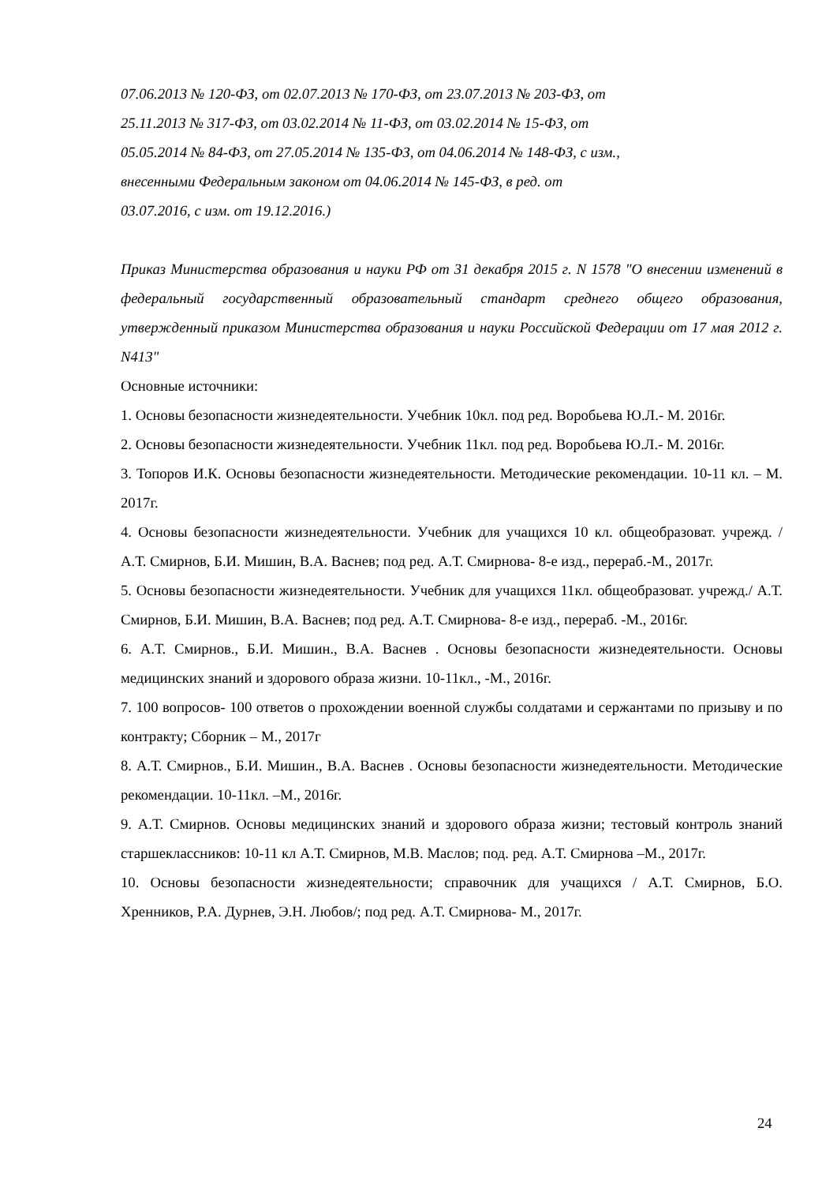07.06.2013 № 120-ФЗ, от 02.07.2013 № 170-ФЗ, от 23.07.2013 № 203-ФЗ, от
25.11.2013 № 317-ФЗ, от 03.02.2014 № 11-ФЗ, от 03.02.2014 № 15-ФЗ, от
05.05.2014 № 84-ФЗ, от 27.05.2014 № 135-ФЗ, от 04.06.2014 № 148-ФЗ, с изм.,
внесенными Федеральным законом от 04.06.2014 № 145-ФЗ, в ред. от
03.07.2016, с изм. от 19.12.2016.)
Приказ Министерства образования и науки РФ от 31 декабря 2015 г. N 1578 "О внесении изменений в федеральный государственный образовательный стандарт среднего общего образования, утвержденный приказом Министерства образования и науки Российской Федерации от 17 мая 2012 г. N413"
Основные источники:
1. Основы безопасности жизнедеятельности. Учебник 10кл. под ред. Воробьева Ю.Л.- М. 2016г.
2. Основы безопасности жизнедеятельности. Учебник 11кл. под ред. Воробьева Ю.Л.- М. 2016г.
3. Топоров И.К. Основы безопасности жизнедеятельности. Методические рекомендации. 10-11 кл. – М. 2017г.
4. Основы безопасности жизнедеятельности. Учебник для учащихся 10 кл. общеобразоват. учрежд. / А.Т. Смирнов, Б.И. Мишин, В.А. Васнев; под ред. А.Т. Смирнова- 8-е изд., перераб.-М., 2017г.
5. Основы безопасности жизнедеятельности. Учебник для учащихся 11кл. общеобразоват. учрежд./ А.Т. Смирнов, Б.И. Мишин, В.А. Васнев; под ред. А.Т. Смирнова- 8-е изд., перераб. -М., 2016г.
6. А.Т. Смирнов., Б.И. Мишин., В.А. Васнев . Основы безопасности жизнедеятельности. Основы медицинских знаний и здорового образа жизни. 10-11кл., -М., 2016г.
7. 100 вопросов- 100 ответов о прохождении военной службы солдатами и сержантами по призыву и по контракту; Сборник – М., 2017г
8. А.Т. Смирнов., Б.И. Мишин., В.А. Васнев . Основы безопасности жизнедеятельности. Методические рекомендации. 10-11кл. –М., 2016г.
9. А.Т. Смирнов. Основы медицинских знаний и здорового образа жизни; тестовый контроль знаний старшеклассников: 10-11 кл А.Т. Смирнов, М.В. Маслов; под. ред. А.Т. Смирнова –М., 2017г.
10. Основы безопасности жизнедеятельности; справочник для учащихся / А.Т. Смирнов, Б.О. Хренников, Р.А. Дурнев, Э.Н. Любов/; под ред. А.Т. Смирнова- М., 2017г.
24